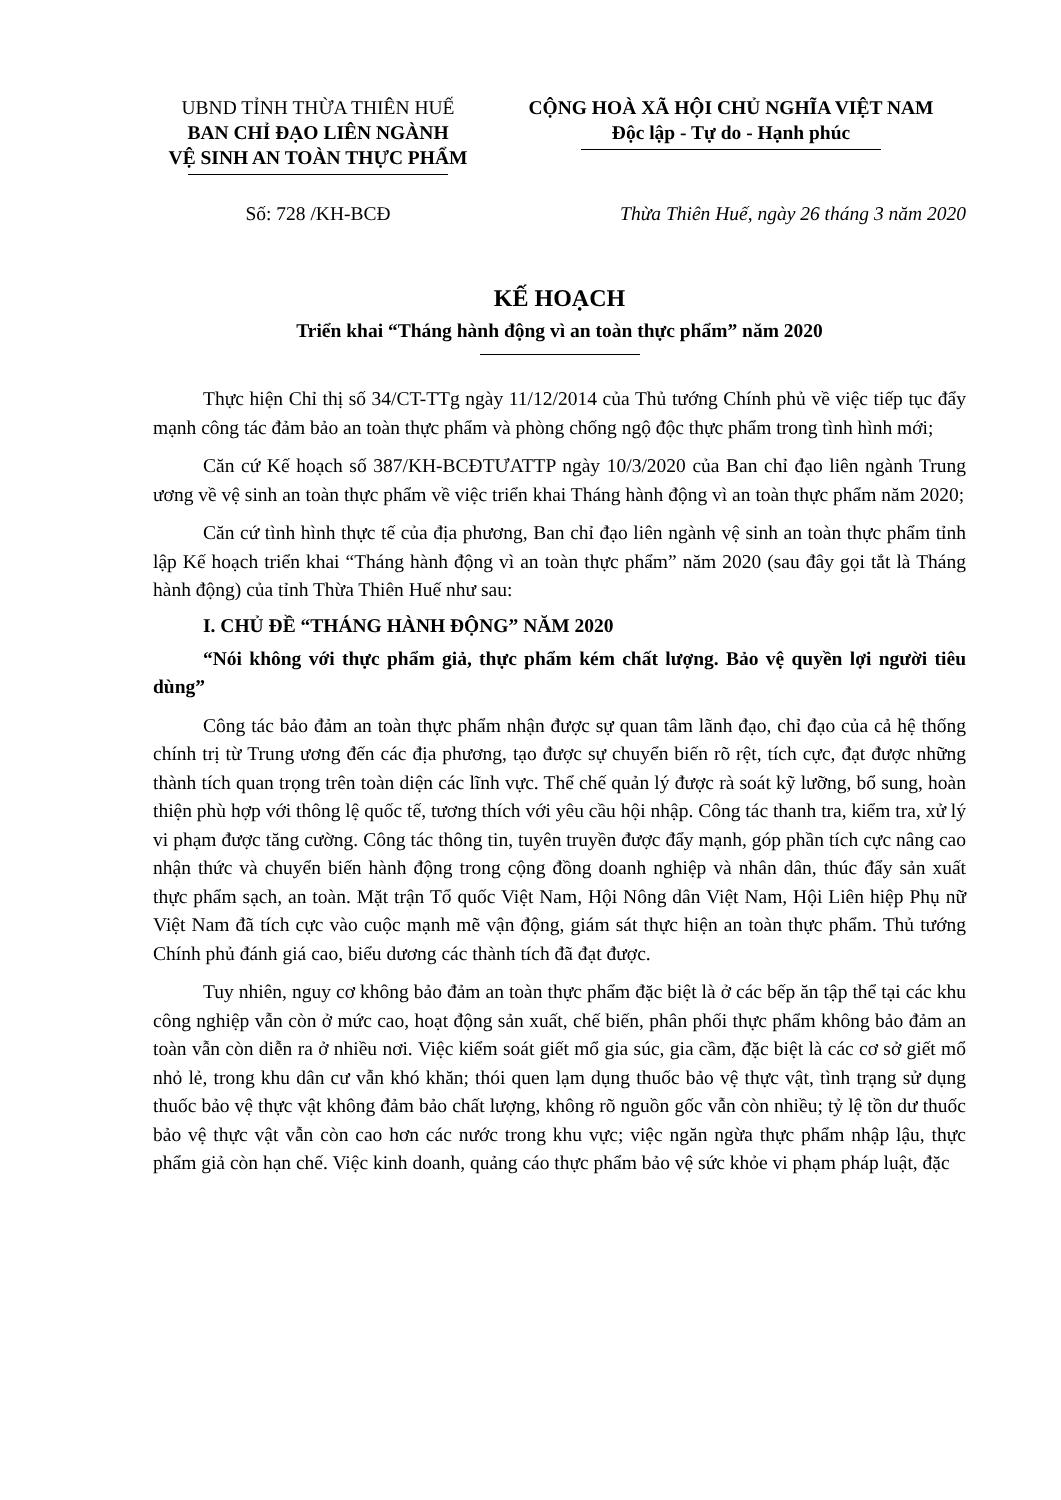UBND TỈNH THỪA THIÊN HUẾ
BAN CHỈ ĐẠO LIÊN NGÀNH
VỆ SINH AN TOÀN THỰC PHẨM
CỘNG HOÀ XÃ HỘI CHỦ NGHĨA VIỆT NAM
Độc lập - Tự do - Hạnh phúc
Số: 728 /KH-BCĐ Thừa Thiên Huế, ngày 26 tháng 3 năm 2020
KẾ HOẠCH
Triển khai “Tháng hành động vì an toàn thực phẩm” năm 2020
Thực hiện Chỉ thị số 34/CT-TTg ngày 11/12/2014 của Thủ tướng Chính phủ về việc tiếp tục đẩy mạnh công tác đảm bảo an toàn thực phẩm và phòng chống ngộ độc thực phẩm trong tình hình mới;
Căn cứ Kế hoạch số 387/KH-BCĐTƯATTP ngày 10/3/2020 của Ban chỉ đạo liên ngành Trung ương về vệ sinh an toàn thực phẩm về việc triển khai Tháng hành động vì an toàn thực phẩm năm 2020;
Căn cứ tình hình thực tế của địa phương, Ban chỉ đạo liên ngành vệ sinh an toàn thực phẩm tỉnh lập Kế hoạch triển khai “Tháng hành động vì an toàn thực phẩm” năm 2020 (sau đây gọi tắt là Tháng hành động) của tỉnh Thừa Thiên Huế như sau:
I. CHỦ ĐỀ “THÁNG HÀNH ĐỘNG” NĂM 2020
“Nói không với thực phẩm giả, thực phẩm kém chất lượng. Bảo vệ quyền lợi người tiêu dùng”
Công tác bảo đảm an toàn thực phẩm nhận được sự quan tâm lãnh đạo, chỉ đạo của cả hệ thống chính trị từ Trung ương đến các địa phương, tạo được sự chuyển biến rõ rệt, tích cực, đạt được những thành tích quan trọng trên toàn diện các lĩnh vực. Thể chế quản lý được rà soát kỹ lưỡng, bổ sung, hoàn thiện phù hợp với thông lệ quốc tế, tương thích với yêu cầu hội nhập. Công tác thanh tra, kiểm tra, xử lý vi phạm được tăng cường. Công tác thông tin, tuyên truyền được đẩy mạnh, góp phần tích cực nâng cao nhận thức và chuyển biến hành động trong cộng đồng doanh nghiệp và nhân dân, thúc đẩy sản xuất thực phẩm sạch, an toàn. Mặt trận Tổ quốc Việt Nam, Hội Nông dân Việt Nam, Hội Liên hiệp Phụ nữ Việt Nam đã tích cực vào cuộc mạnh mẽ vận động, giám sát thực hiện an toàn thực phẩm. Thủ tướng Chính phủ đánh giá cao, biểu dương các thành tích đã đạt được.
Tuy nhiên, nguy cơ không bảo đảm an toàn thực phẩm đặc biệt là ở các bếp ăn tập thể tại các khu công nghiệp vẫn còn ở mức cao, hoạt động sản xuất, chế biến, phân phối thực phẩm không bảo đảm an toàn vẫn còn diễn ra ở nhiều nơi. Việc kiểm soát giết mổ gia súc, gia cầm, đặc biệt là các cơ sở giết mổ nhỏ lẻ, trong khu dân cư vẫn khó khăn; thói quen lạm dụng thuốc bảo vệ thực vật, tình trạng sử dụng thuốc bảo vệ thực vật không đảm bảo chất lượng, không rõ nguồn gốc vẫn còn nhiều; tỷ lệ tồn dư thuốc bảo vệ thực vật vẫn còn cao hơn các nước trong khu vực; việc ngăn ngừa thực phẩm nhập lậu, thực phẩm giả còn hạn chế. Việc kinh doanh, quảng cáo thực phẩm bảo vệ sức khỏe vi phạm pháp luật, đặc